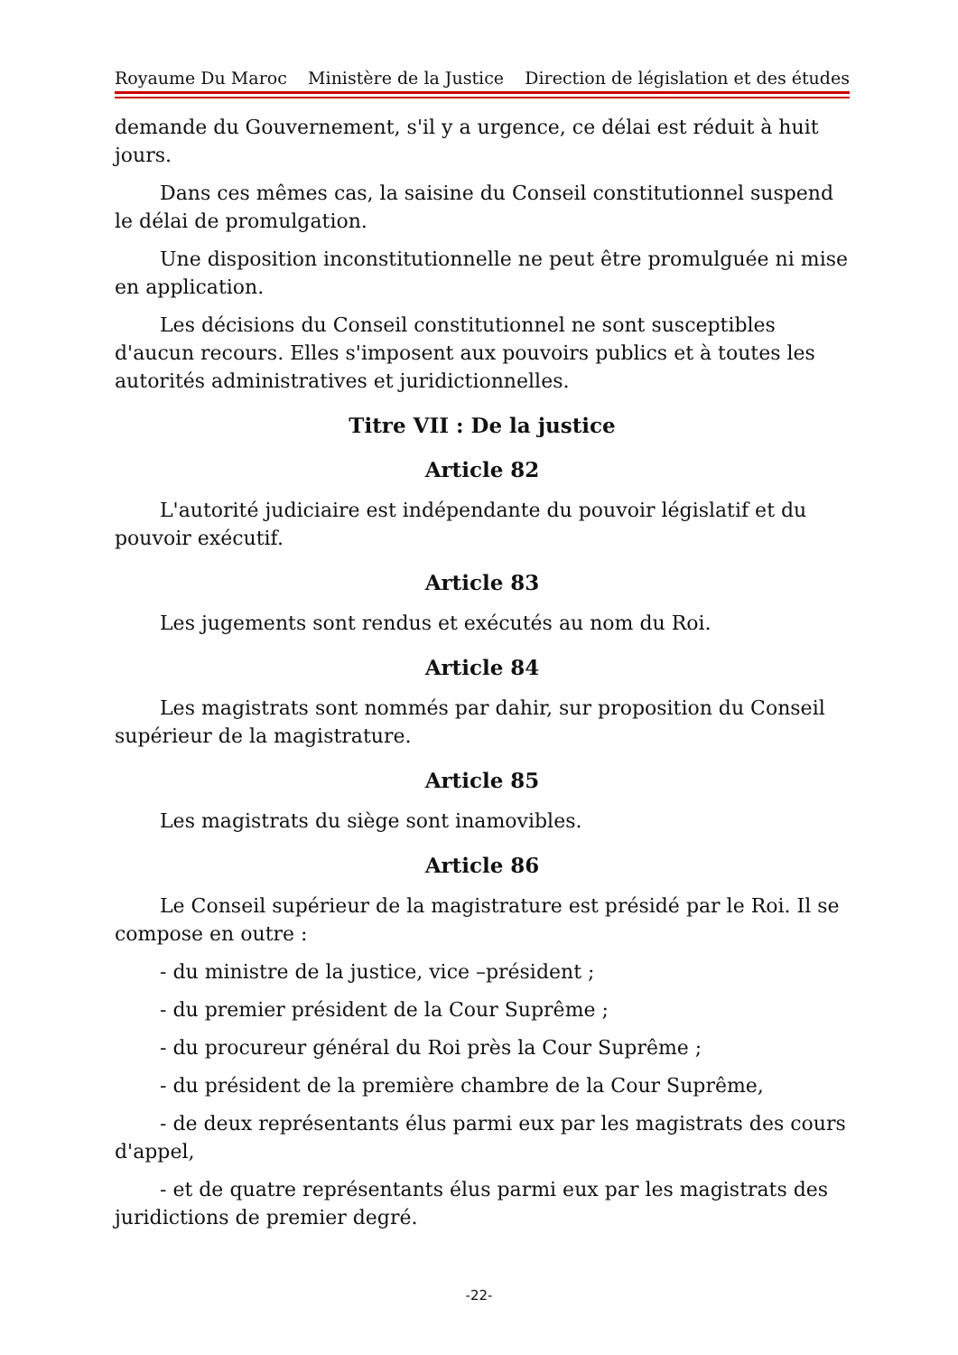Royaume Du Maroc Ministère de la Justice Direction de législation et des études
demande du Gouvernement, s'il y a urgence, ce délai est réduit à huit jours.
Dans ces mêmes cas, la saisine du Conseil constitutionnel suspend le délai de promulgation.
Une disposition inconstitutionnelle ne peut être promulguée ni mise en application.
Les décisions du Conseil constitutionnel ne sont susceptibles d'aucun recours. Elles s'imposent aux pouvoirs publics et à toutes les autorités administratives et juridictionnelles.
Titre VII : De la justice
Article 82
L'autorité judiciaire est indépendante du pouvoir législatif et du pouvoir exécutif.
Article 83
Les jugements sont rendus et exécutés au nom du Roi.
Article 84
Les magistrats sont nommés par dahir, sur proposition du Conseil supérieur de la magistrature.
Article 85
Les magistrats du siège sont inamovibles.
Article 86
Le Conseil supérieur de la magistrature est présidé par le Roi. Il se compose en outre :
- du ministre de la justice, vice –président ;
- du premier président de la Cour Suprême ;
- du procureur général du Roi près la Cour Suprême ;
- du président de la première chambre de la Cour Suprême,
- de deux représentants élus parmi eux par les magistrats des cours d'appel,
- et de quatre représentants élus parmi eux par les magistrats des juridictions de premier degré.
-22-